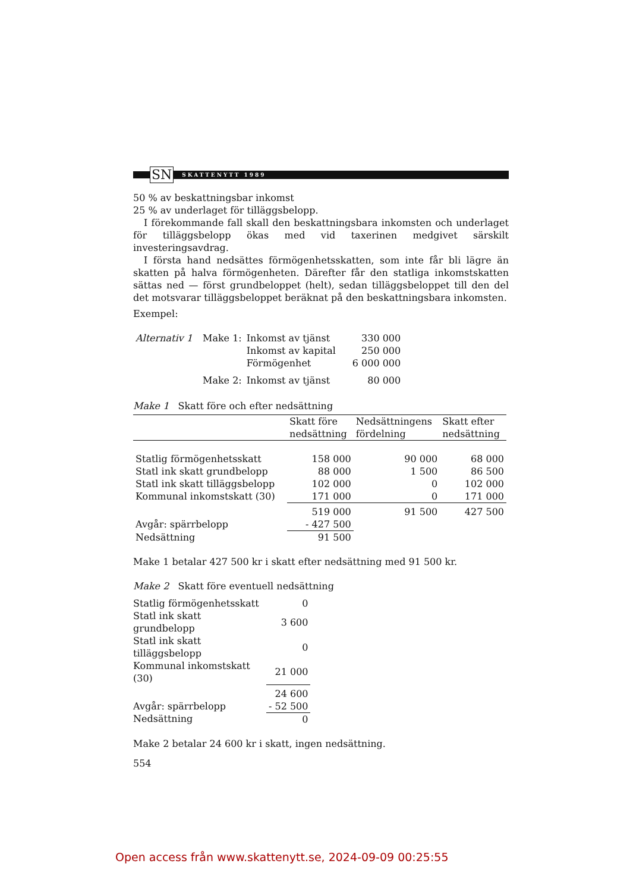SN
SKATTENYTT 1989
50 % av beskattningsbar inkomst
25 % av underlaget för tilläggsbelopp.
I förekommande fall skall den beskattningsbara inkomsten och underlaget för tilläggsbelopp ökas med vid taxerinen medgivet särskilt investeringsavdrag.
I första hand nedsättes förmögenhetsskatten, som inte får bli lägre än skatten på halva förmögenheten. Därefter får den statliga inkomstskatten sättas ned — först grundbeloppet (helt), sedan tilläggsbeloppet till den del det motsvarar tilläggsbeloppet beräknat på den beskattningsbara inkomsten.
Exempel:
| Alternativ 1 | Make 1: | Inkomst av tjänst | 330 000 |
| | | Inkomst av kapital | 250 000 |
| | | Förmögenhet | 6 000 000 |
| | Make 2: | Inkomst av tjänst | 80 000 |
Make 1 Skatt före och efter nedsättning
| | Skatt före nedsättning | Nedsättningens fördelning | Skatt efter nedsättning |
| --- | --- | --- | --- |
| Statlig förmögenhetsskatt | 158 000 | 90 000 | 68 000 |
| Statl ink skatt grundbelopp | 88 000 | 1 500 | 86 500 |
| Statl ink skatt tilläggsbelopp | 102 000 | 0 | 102 000 |
| Kommunal inkomstskatt (30) | 171 000 | 0 | 171 000 |
| | 519 000 | 91 500 | 427 500 |
| Avgår: spärrbelopp | - 427 500 | | |
| Nedsättning | 91 500 | | |
Make 1 betalar 427 500 kr i skatt efter nedsättning med 91 500 kr.
Make 2 Skatt före eventuell nedsättning
| Statlig förmögenhetsskatt | 0 |
| Statl ink skatt grundbelopp | 3 600 |
| Statl ink skatt tilläggsbelopp | 0 |
| Kommunal inkomstskatt (30) | 21 000 |
| | 24 600 |
| Avgår: spärrbelopp | - 52 500 |
| Nedsättning | 0 |
Make 2 betalar 24 600 kr i skatt, ingen nedsättning.
554
Open access från www.skattenytt.se, 2024-09-09 00:25:55